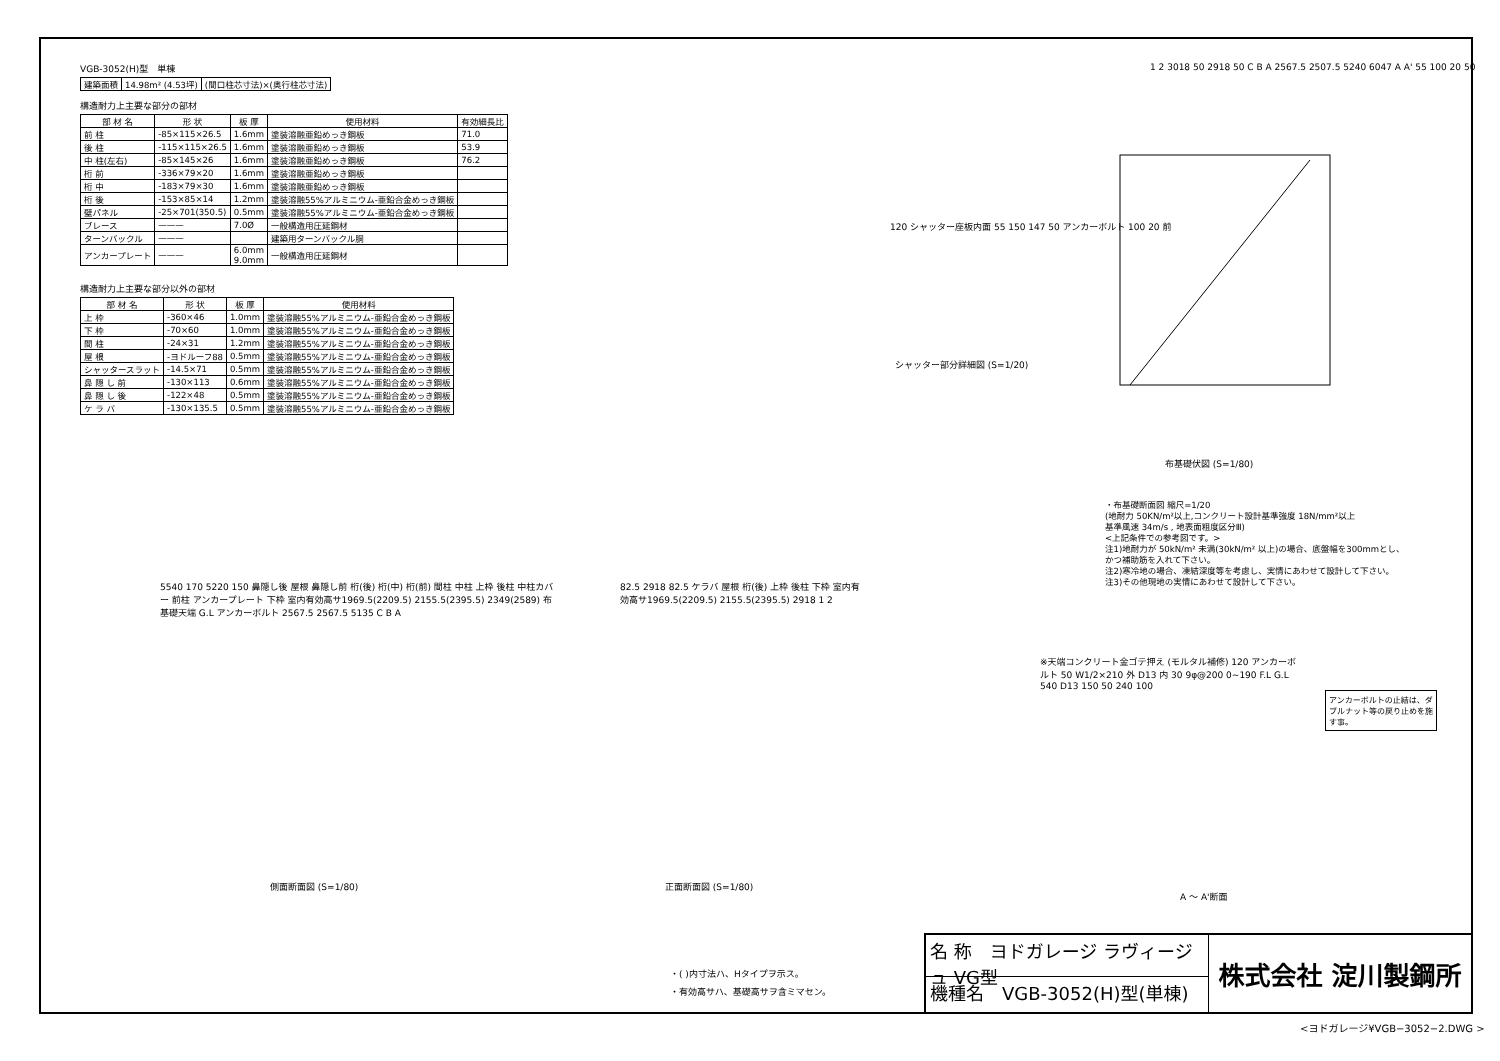VGB-3052(H)型　単棟
| 建築面積 | 14.98m² (4.53坪) | (間口柱芯寸法)×(奥行柱芯寸法) |
構造耐力上主要な部分の部材
| 部 材 名 | 形 状 | 板 厚 | 使用材料 | 有効細長比 |
| --- | --- | --- | --- | --- |
| 前 柱 | -85×115×26.5 | 1.6mm | 塗装溶融亜鉛めっき鋼板 | 71.0 |
| 後 柱 | -115×115×26.5 | 1.6mm | 塗装溶融亜鉛めっき鋼板 | 53.9 |
| 中 柱(左右) | -85×145×26 | 1.6mm | 塗装溶融亜鉛めっき鋼板 | 76.2 |
| 桁 前 | -336×79×20 | 1.6mm | 塗装溶融亜鉛めっき鋼板 | |
| 桁 中 | -183×79×30 | 1.6mm | 塗装溶融亜鉛めっき鋼板 | |
| 桁 後 | -153×85×14 | 1.2mm | 塗装溶融55%アルミニウム-亜鉛合金めっき鋼板 | |
| 壁パネル | -25×701(350.5) | 0.5mm | 塗装溶融55%アルミニウム-亜鉛合金めっき鋼板 | |
| ブレース | ——— | 7.0Ø | 一般構造用圧延鋼材 | |
| ターンバックル | ——— | | 建築用ターンバックル胴 | |
| アンカープレート | ——— | 6.0mm 9.0mm | 一般構造用圧延鋼材 | |
構造耐力上主要な部分以外の部材
| 部 材 名 | 形 状 | 板 厚 | 使用材料 |
| --- | --- | --- | --- |
| 上 枠 | -360×46 | 1.0mm | 塗装溶融55%アルミニウム-亜鉛合金めっき鋼板 |
| 下 枠 | -70×60 | 1.0mm | 塗装溶融55%アルミニウム-亜鉛合金めっき鋼板 |
| 間 柱 | -24×31 | 1.2mm | 塗装溶融55%アルミニウム-亜鉛合金めっき鋼板 |
| 屋 根 | -ヨドルーフ88 | 0.5mm | 塗装溶融55%アルミニウム-亜鉛合金めっき鋼板 |
| シャッタースラット | -14.5×71 | 0.5mm | 塗装溶融55%アルミニウム-亜鉛合金めっき鋼板 |
| 鼻 隠 し 前 | -130×113 | 0.6mm | 塗装溶融55%アルミニウム-亜鉛合金めっき鋼板 |
| 鼻 隠 し 後 | -122×48 | 0.5mm | 塗装溶融55%アルミニウム-亜鉛合金めっき鋼板 |
| ケ ラ バ | -130×135.5 | 0.5mm | 塗装溶融55%アルミニウム-亜鉛合金めっき鋼板 |
120 シャッター座板内面 55 150 147 50 アンカーボルト 100 20 前
シャッター部分詳細図 (S=1/20)
1 2 3018 50 2918 50 C B A 2567.5 2507.5 5240 6047 A A' 55 100 20 50
布基礎伏図 (S=1/80)
・布基礎断面図 縮尺=1/20
(地耐力 50KN/m²以上,コンクリート設計基準強度 18N/mm²以上
基準風速 34m/s , 地表面粗度区分Ⅲ)
<上記条件での参考図です。>
注1)地耐力が 50kN/m² 未満(30kN/m² 以上)の場合、底盤幅を300mmとし、かつ補助筋を入れて下さい。
注2)寒冷地の場合、凍結深度等を考慮し、実情にあわせて設計して下さい。
注3)その他現地の実情にあわせて設計して下さい。
5540 170 5220 150 鼻隠し後 屋根 鼻隠し前 桁(後) 桁(中) 桁(前) 間柱 中柱 上枠 後柱 中柱カバー 前柱 アンカープレート 下枠 室内有効高サ1969.5(2209.5) 2155.5(2395.5) 2349(2589) 布基礎天端 G.L アンカーボルト 2567.5 2567.5 5135 C B A
側面断面図 (S=1/80)
82.5 2918 82.5 ケラバ 屋根 桁(後) 上枠 後柱 下枠 室内有効高サ1969.5(2209.5) 2155.5(2395.5) 2918 1 2
正面断面図 (S=1/80)
※天端コンクリート金ゴテ押え (モルタル補修) 120 アンカーボルト 50 W1/2×210 外 D13 内 30 9φ@200 0~190 F.L G.L 540 D13 150 50 240 100
アンカーボルトの止結は、ダブルナット等の戻り止めを施す事。
A ～ A'断面
・( )内寸法ハ、Hタイプヲ示ス。
・有効高サハ、基礎高サヲ含ミマセン。
名 称　ヨドガレージ ラヴィージュ VG型
機種名　VGB-3052(H)型(単棟)
株式会社 淀川製鋼所
<ヨドガレージ¥VGB−3052−2.DWG >